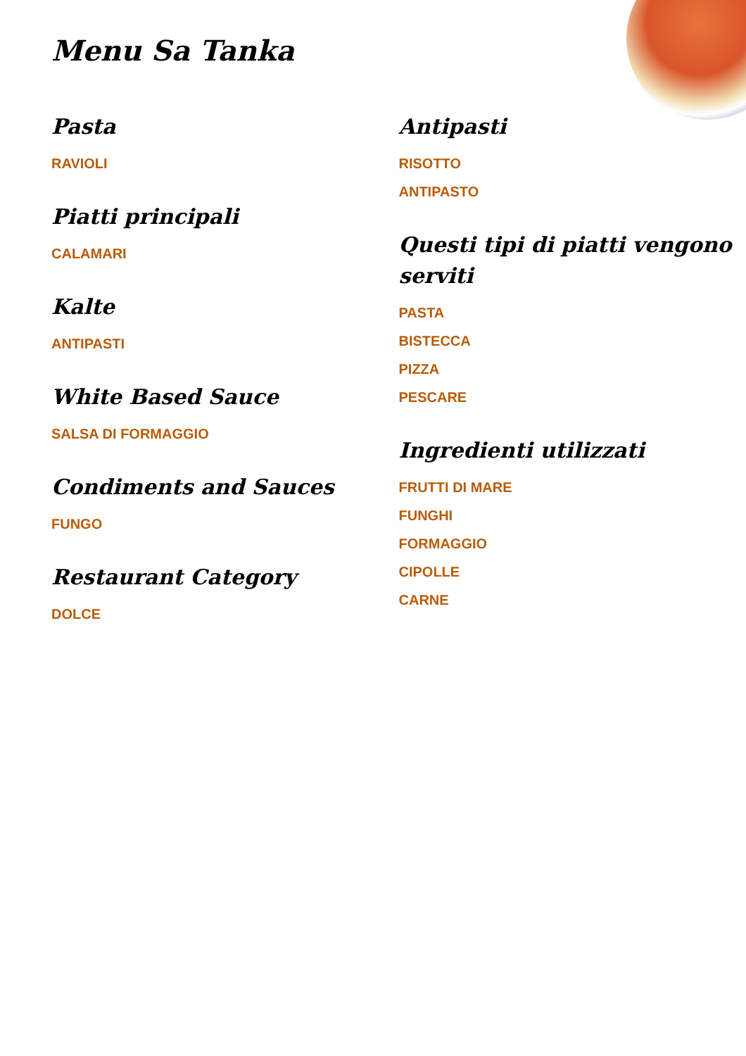Menu Sa Tanka
Pasta
RAVIOLI
Piatti principali
CALAMARI
Kalte
ANTIPASTI
White Based Sauce
SALSA DI FORMAGGIO
Condiments and Sauces
FUNGO
Restaurant Category
DOLCE
Antipasti
RISOTTO
ANTIPASTO
Questi tipi di piatti vengono serviti
PASTA
BISTECCA
PIZZA
PESCARE
Ingredienti utilizzati
FRUTTI DI MARE
FUNGHI
FORMAGGIO
CIPOLLE
CARNE